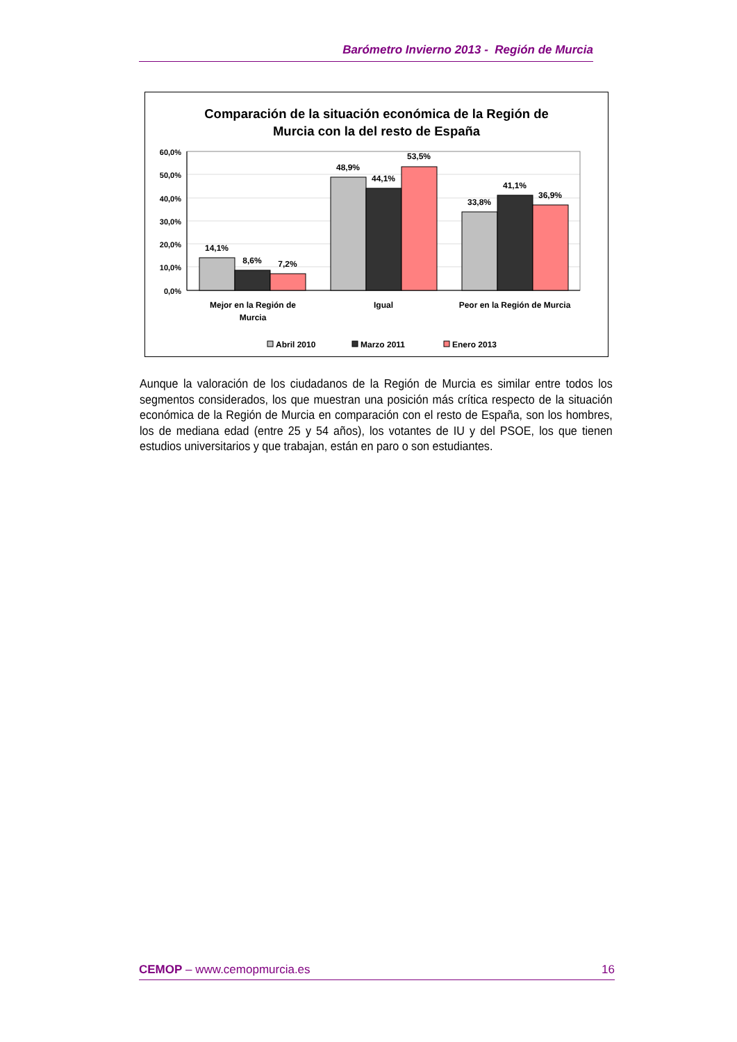Barómetro Invierno 2013 - Región de Murcia
Comparación de la situación económica de la Región de
Murcia con la del resto de España
60,0%
50,0%
40,0%
30,0%
20,0%
10,0%
0,0%
14,1%
8,6%
7,2%
48,9%
44,1%
53,5%
33,8%
41,1%
36,9%
Mejor en la Región de
Murcia
Igual
Peor en la Región de Murcia
Abril 2010
Marzo 2011
Enero 2013
Aunque la valoración de los ciudadanos de la Región de Murcia es similar entre todos los segmentos considerados, los que muestran una posición más crítica respecto de la situación económica de la Región de Murcia en comparación con el resto de España, son los hombres, los de mediana edad (entre 25 y 54 años), los votantes de IU y del PSOE, los que tienen estudios universitarios y que trabajan, están en paro o son estudiantes.
CEMOP – www.cemopmurcia.es 16